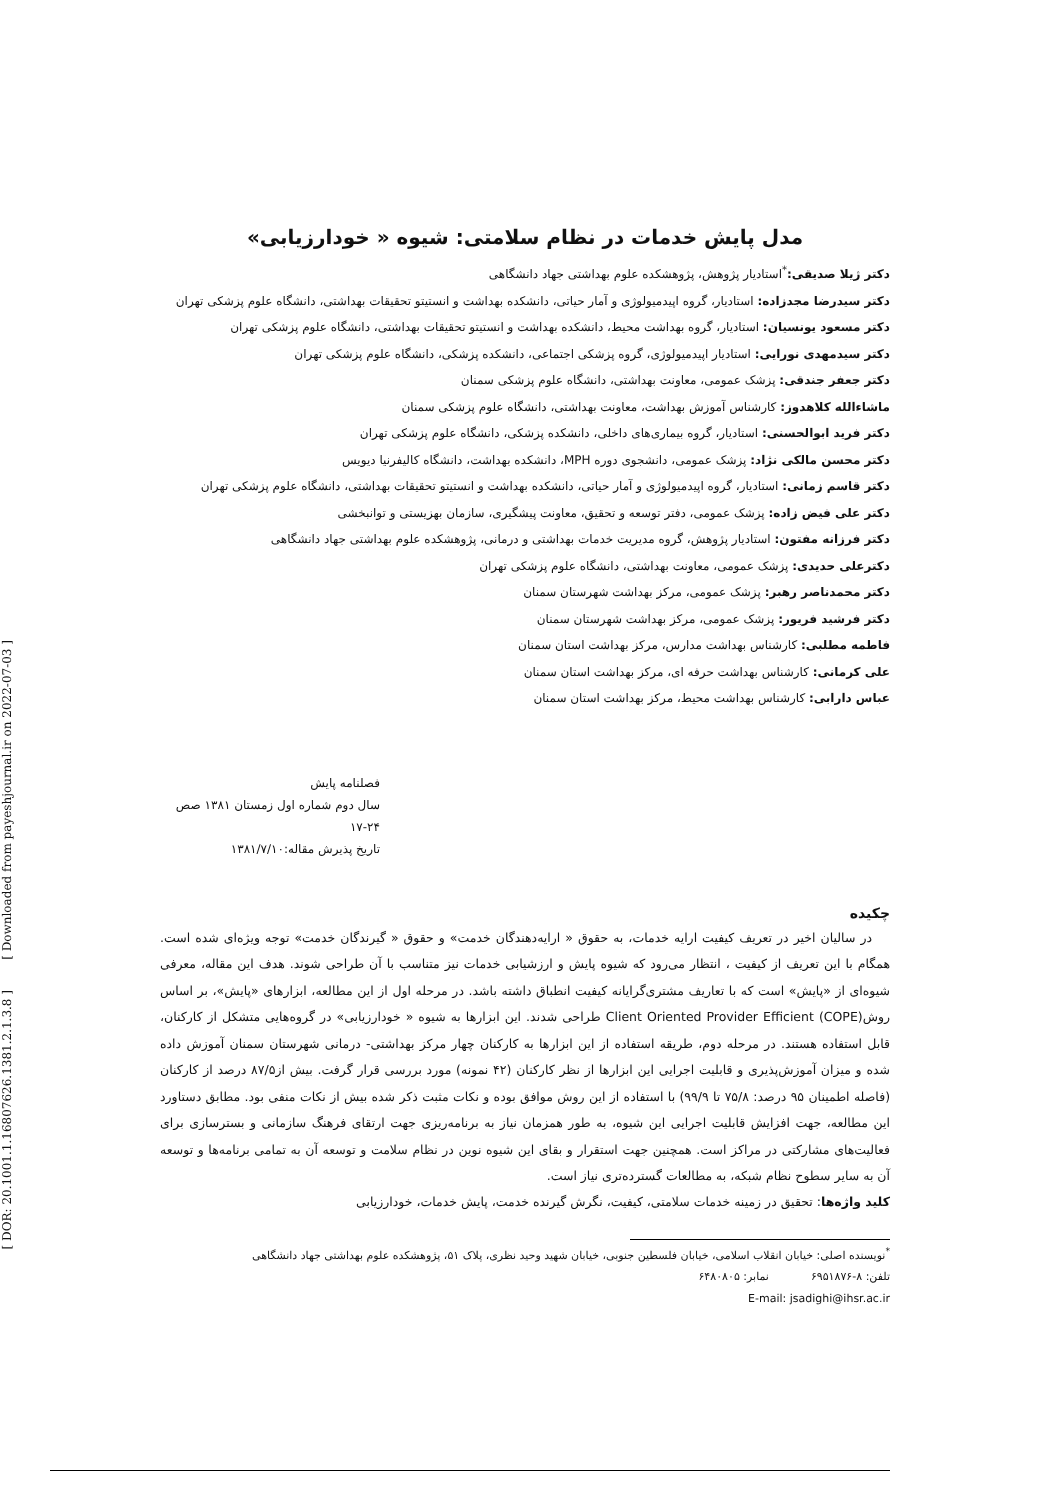[ Downloaded from payeshjournal.ir on 2022-07-03 ]
[ DOR: 20.1001.1.16807626.1381.2.1.3.8 ]
مدل پایش خدمات در نظام سلامتی: شیوه « خودارزیابی»
دکتر ژیلا صدیقی:<sup>*</sup>استادیار پژوهش، پژوهشکده علوم بهداشتی جهاد دانشگاهی
دکتر سیدرضا مجدزاده: استادیار، گروه اپیدمیولوژی و آمار حیاتی، دانشکده بهداشت و انستیتو تحقیقات بهداشتی، دانشگاه علوم پزشکی تهران
دکتر مسعود یونسیان: استادیار، گروه بهداشت محیط، دانشکده بهداشت و انستیتو تحقیقات بهداشتی، دانشگاه علوم پزشکی تهران
دکتر سیدمهدی نورایی: استادیار اپیدمیولوژی، گروه پزشکی اجتماعی، دانشکده پزشکی، دانشگاه علوم پزشکی تهران
دکتر جعفر جندقی: پزشک عمومی، معاونت بهداشتی، دانشگاه علوم پزشکی سمنان
ماشاءالله کلاهدوز: کارشناس آموزش بهداشت، معاونت بهداشتی، دانشگاه علوم پزشکی سمنان
دکتر فرید ابوالحسنی: استادیار، گروه بیماری‌های داخلی، دانشکده پزشکی، دانشگاه علوم پزشکی تهران
دکتر محسن مالکی نژاد: پزشک عمومی، دانشجوی دوره MPH، دانشکده بهداشت، دانشگاه کالیفرنیا دیویس
دکتر قاسم زمانی: استادیار، گروه اپیدمیولوژی و آمار حیاتی، دانشکده بهداشت و انستیتو تحقیقات بهداشتی، دانشگاه علوم پزشکی تهران
دکتر علی فیض زاده: پزشک عمومی، دفتر توسعه و تحقیق، معاونت پیشگیری، سازمان بهزیستی و توانبخشی
دکتر فرزانه مفتون: استادیار پژوهش، گروه مدیریت خدمات بهداشتی و درمانی، پژوهشکده علوم بهداشتی جهاد دانشگاهی
دکترعلی حدیدی: پزشک عمومی، معاونت بهداشتی، دانشگاه علوم پزشکی تهران
دکتر محمدناصر رهبر: پزشک عمومی، مرکز بهداشت شهرستان سمنان
دکتر فرشید فریور: پزشک عمومی، مرکز بهداشت شهرستان سمنان
فاطمه مطلبی: کارشناس بهداشت مدارس، مرکز بهداشت استان سمنان
علی کرمانی: کارشناس بهداشت حرفه ای، مرکز بهداشت استان سمنان
عباس دارابی: کارشناس بهداشت محیط، مرکز بهداشت استان سمنان
فصلنامه پایش
سال دوم شماره اول زمستان ۱۳۸۱ صص ۲۴-۱۷
تاریخ پذیرش مقاله:۱۳۸۱/۷/۱۰
چکیده
در سالیان اخیر در تعریف کیفیت ارایه خدمات، به حقوق « ارایه‌دهندگان خدمت» و حقوق « گیرندگان خدمت» توجه ویژه‌ای شده است. همگام با این تعریف از کیفیت ، انتظار می‌رود که شیوه پایش و ارزشیابی خدمات نیز متناسب با آن طراحی شوند. هدف این مقاله، معرفی شیوه‌ای از «پایش» است که با تعاریف مشتری‌گرایانه کیفیت انطباق داشته باشد. در مرحله اول از این مطالعه، ابزارهای «پایش»، بر اساس روش(Client Oriented Provider Efficient (COPE طراحی شدند. این ابزارها به شیوه « خودارزیابی» در گروه‌هایی متشکل از کارکنان، قابل استفاده هستند. در مرحله دوم، طریقه استفاده از این ابزارها به کارکنان چهار مرکز بهداشتی- درمانی شهرستان سمنان آموزش داده شده و میزان آموزش‌پذیری و قابلیت اجرایی این ابزارها از نظر کارکنان (۴۲ نمونه) مورد بررسی قرار گرفت. بیش از۸۷/۵ درصد از کارکنان (فاصله اطمینان ۹۵ درصد: ۷۵/۸ تا ۹۹/۹) با استفاده از این روش موافق بوده و نکات مثبت ذکر شده بیش از نکات منفی بود. مطابق دستاورد این مطالعه، جهت افزایش قابلیت اجرایی این شیوه، به طور همزمان نیاز به برنامه‌ریزی جهت ارتقای فرهنگ سازمانی و بسترسازی برای فعالیت‌های مشارکتی در مراکز است. همچنین جهت استقرار و بقای این شیوه نوین در نظام سلامت و توسعه آن به تمامی برنامه‌ها و توسعه آن به سایر سطوح نظام شبکه، به مطالعات گسترده‌تری نیاز است.
کلید واژه‌ها: تحقیق در زمینه خدمات سلامتی، کیفیت، نگرش گیرنده خدمت، پایش خدمات، خودارزیابی
<sup>*</sup> نویسنده اصلی: خیابان انقلاب اسلامی، خیابان فلسطین جنوبی، خیابان شهید وحید نظری، پلاک ۵۱، پژوهشکده علوم بهداشتی جهاد دانشگاهی
تلفن: ۸-۶۹۵۱۸۷۶ نمابر: ۶۴۸۰۸۰۵
E-mail: jsadighi@ihsr.ac.ir